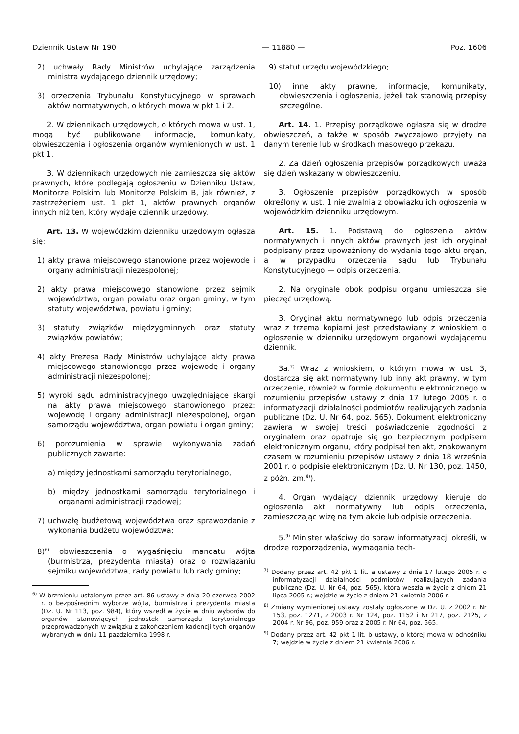Dziennik Ustaw Nr 190 — 11880 — Poz. 1606
2) uchwały Rady Ministrów uchylające zarządzenia ministra wydającego dziennik urzędowy;
3) orzeczenia Trybunału Konstytucyjnego w sprawach aktów normatywnych, o których mowa w pkt 1 i 2.
2. W dziennikach urzędowych, o których mowa w ust. 1, mogą być publikowane informacje, komunikaty, obwieszczenia i ogłoszenia organów wymienionych w ust. 1 pkt 1.
3. W dziennikach urzędowych nie zamieszcza się aktów prawnych, które podlegają ogłoszeniu w Dzienniku Ustaw, Monitorze Polskim lub Monitorze Polskim B, jak również, z zastrzeżeniem ust. 1 pkt 1, aktów prawnych organów innych niż ten, który wydaje dziennik urzędowy.
Art. 13. W wojewódzkim dzienniku urzędowym ogłasza się:
1) akty prawa miejscowego stanowione przez wojewodę i organy administracji niezespolonej;
2) akty prawa miejscowego stanowione przez sejmik województwa, organ powiatu oraz organ gminy, w tym statuty województwa, powiatu i gminy;
3) statuty związków międzygminnych oraz statuty związków powiatów;
4) akty Prezesa Rady Ministrów uchylające akty prawa miejscowego stanowionego przez wojewodę i organy administracji niezespolonej;
5) wyroki sądu administracyjnego uwzględniające skargi na akty prawa miejscowego stanowionego przez: wojewodę i organy administracji niezespolonej, organ samorządu województwa, organ powiatu i organ gminy;
6) porozumienia w sprawie wykonywania zadań publicznych zawarte:
a) między jednostkami samorządu terytorialnego,
b) między jednostkami samorządu terytorialnego i organami administracji rządowej;
7) uchwałę budżetową województwa oraz sprawozdanie z wykonania budżetu województwa;
8)<sup>6)</sup> obwieszczenia o wygaśnięciu mandatu wójta (burmistrza, prezydenta miasta) oraz o rozwiązaniu sejmiku województwa, rady powiatu lub rady gminy;
<sup>6)</sup> W brzmieniu ustalonym przez art. 86 ustawy z dnia 20 czerwca 2002 r. o bezpośrednim wyborze wójta, burmistrza i prezydenta miasta (Dz. U. Nr 113, poz. 984), który wszedł w życie w dniu wyborów do organów stanowiących jednostek samorządu terytorialnego przeprowadzonych w związku z zakończeniem kadencji tych organów wybranych w dniu 11 października 1998 r.
9) statut urzędu wojewódzkiego;
10) inne akty prawne, informacje, komunikaty, obwieszczenia i ogłoszenia, jeżeli tak stanowią przepisy szczególne.
Art. 14. 1. Przepisy porządkowe ogłasza się w drodze obwieszczeń, a także w sposób zwyczajowo przyjęty na danym terenie lub w środkach masowego przekazu.
2. Za dzień ogłoszenia przepisów porządkowych uważa się dzień wskazany w obwieszczeniu.
3. Ogłoszenie przepisów porządkowych w sposób określony w ust. 1 nie zwalnia z obowiązku ich ogłoszenia w wojewódzkim dzienniku urzędowym.
Art. 15. 1. Podstawą do ogłoszenia aktów normatywnych i innych aktów prawnych jest ich oryginał podpisany przez upoważniony do wydania tego aktu organ, a w przypadku orzeczenia sądu lub Trybunału Konstytucyjnego — odpis orzeczenia.
2. Na oryginale obok podpisu organu umieszcza się pieczęć urzędową.
3. Oryginał aktu normatywnego lub odpis orzeczenia wraz z trzema kopiami jest przedstawiany z wnioskiem o ogłoszenie w dzienniku urzędowym organowi wydającemu dziennik.
3a.<sup>7)</sup> Wraz z wnioskiem, o którym mowa w ust. 3, dostarcza się akt normatywny lub inny akt prawny, w tym orzeczenie, również w formie dokumentu elektronicznego w rozumieniu przepisów ustawy z dnia 17 lutego 2005 r. o informatyzacji działalności podmiotów realizujących zadania publiczne (Dz. U. Nr 64, poz. 565). Dokument elektroniczny zawiera w swojej treści poświadczenie zgodności z oryginałem oraz opatruje się go bezpiecznym podpisem elektronicznym organu, który podpisał ten akt, znakowanym czasem w rozumieniu przepisów ustawy z dnia 18 września 2001 r. o podpisie elektronicznym (Dz. U. Nr 130, poz. 1450, z późn. zm.<sup>8)</sup>).
4. Organ wydający dziennik urzędowy kieruje do ogłoszenia akt normatywny lub odpis orzeczenia, zamieszczając wizę na tym akcie lub odpisie orzeczenia.
5.<sup>9)</sup> Minister właściwy do spraw informatyzacji określi, w drodze rozporządzenia, wymagania tech-
<sup>7)</sup> Dodany przez art. 42 pkt 1 lit. a ustawy z dnia 17 lutego 2005 r. o informatyzacji działalności podmiotów realizujących zadania publiczne (Dz. U. Nr 64, poz. 565), która weszła w życie z dniem 21 lipca 2005 r.; wejdzie w życie z dniem 21 kwietnia 2006 r.
<sup>8)</sup> Zmiany wymienionej ustawy zostały ogłoszone w Dz. U. z 2002 r. Nr 153, poz. 1271, z 2003 r. Nr 124, poz. 1152 i Nr 217, poz. 2125, z 2004 r. Nr 96, poz. 959 oraz z 2005 r. Nr 64, poz. 565.
<sup>9)</sup> Dodany przez art. 42 pkt 1 lit. b ustawy, o której mowa w odnośniku 7; wejdzie w życie z dniem 21 kwietnia 2006 r.